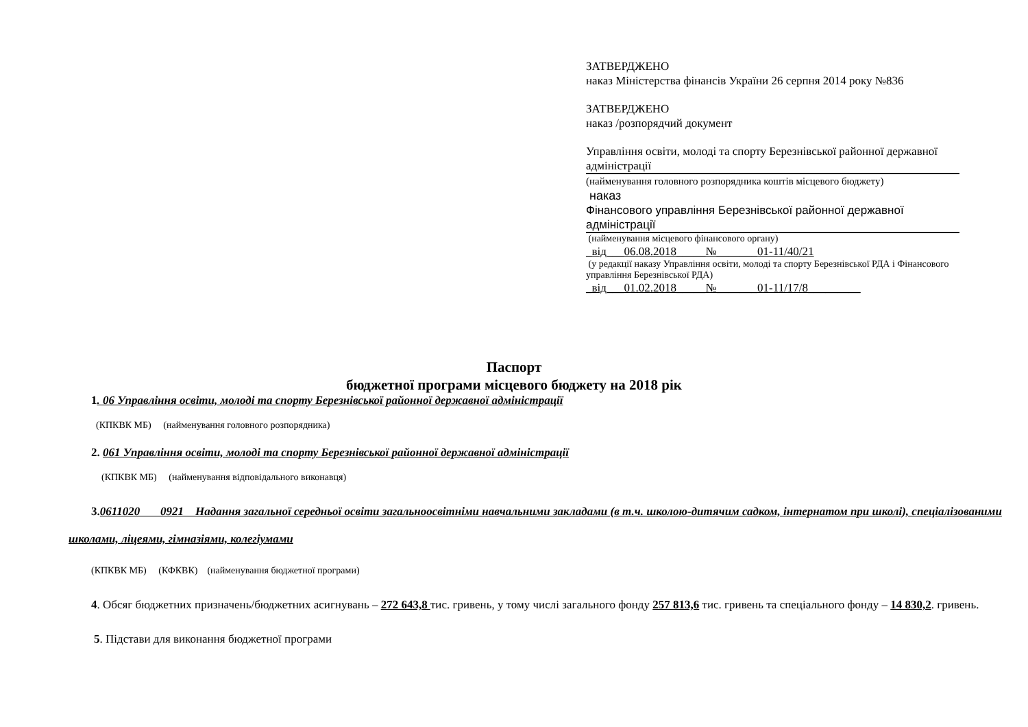ЗАТВЕРДЖЕНО
наказ Міністерства фінансів України 26 серпня 2014 року №836
ЗАТВЕРДЖЕНО
наказ /розпорядчий документ
Управління освіти, молоді та спорту Березнівської районної державної адміністрації
(найменування головного розпорядника коштів місцевого бюджету)
наказ
Фінансового управління Березнівської районної державної адміністрації
(найменування місцевого фінансового органу)
_від___06.08.2018_____№_______01-11/40/21
(у редакції наказу Управління освіти, молоді та спорту Березнівської РДА і Фінансового управління Березнівської РДА)
_від___01.02.2018_____№_______01-11/17/8_________
Паспорт
бюджетної програми місцевого бюджету на 2018 рік
1. 06 Управління освіти, молоді та спорту Березнівської районної державної адміністрації
(КПКВК МБ) (найменування головного розпорядника)
2. 061 Управління освіти, молоді та спорту Березнівської районної державної адміністрації
(КПКВК МБ) (найменування відповідального виконавця)
3. 0611020 0921 Надання загальної середньої освіти загальноосвітніми навчальними закладами (в т.ч. школою-дитячим садком, інтернатом при школі), спеціалізованими школами, ліцеями, гімназіями, колегіумами
(КПКВК МБ) (КФКВК) (найменування бюджетної програми)
4. Обсяг бюджетних призначень/бюджетних асигнувань – 272 643,8 тис. гривень, у тому числі загального фонду 257 813,6 тис. гривень та спеціального фонду – 14 830,2. гривень.
5. Підстави для виконання бюджетної програми